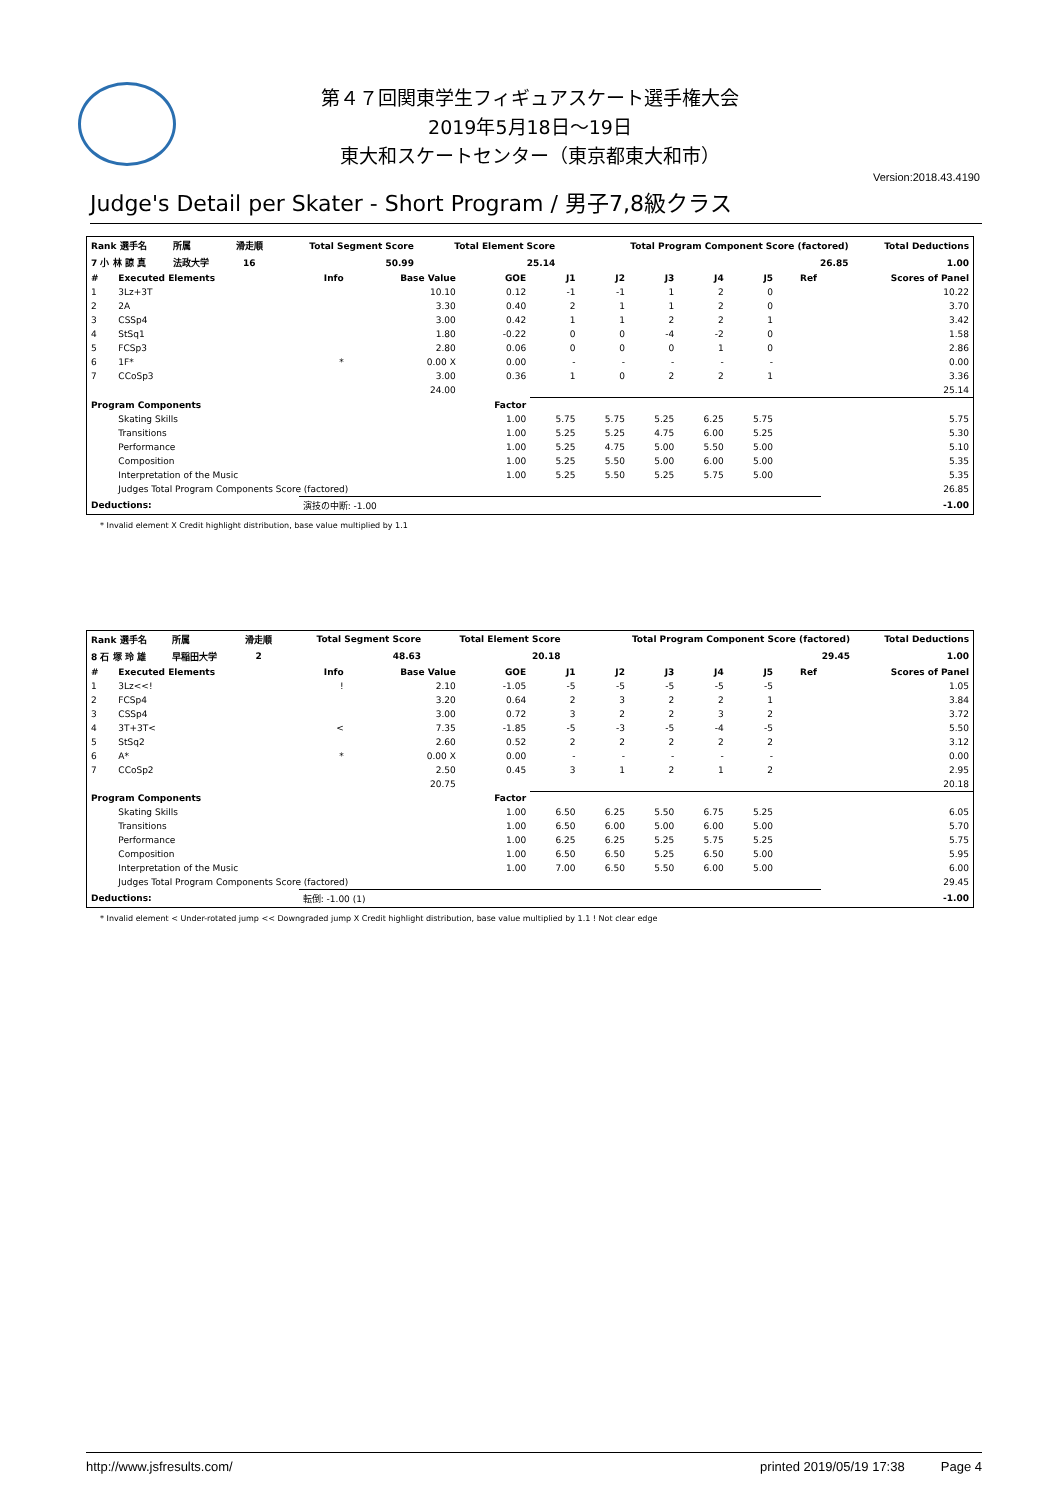第４７回関東学生フィギュアスケート選手権大会
2019年5月18日～19日
東大和スケートセンター（東京都東大和市）
Version:2018.43.4190
Judge's Detail per Skater - Short Program / 男子7,8級クラス
| Rank 選手名 | 所属 | 滑走順 | Total Segment Score | Total Element Score | Total Program Component Score (factored) | Total Deductions |
| --- | --- | --- | --- | --- | --- | --- |
| 7 小 林 諒 真 | 法政大学 | 16 | 50.99 | 25.14 | 26.85 | 1.00 |
| # | Executed Elements | Info | Base Value | GOE | J1 | J2 | J3 | J4 | J5 | Ref | Scores of Panel |
| --- | --- | --- | --- | --- | --- | --- | --- | --- | --- | --- | --- |
| 1 | 3Lz+3T | | 10.10 | 0.12 | -1 | -1 | 1 | 2 | 0 | | 10.22 |
| 2 | 2A | | 3.30 | 0.40 | 2 | 1 | 1 | 2 | 0 | | 3.70 |
| 3 | CSSp4 | | 3.00 | 0.42 | 1 | 1 | 2 | 2 | 1 | | 3.42 |
| 4 | StSq1 | | 1.80 | -0.22 | 0 | 0 | -4 | -2 | 0 | | 1.58 |
| 5 | FCSp3 | | 2.80 | 0.06 | 0 | 0 | 0 | 1 | 0 | | 2.86 |
| 6 | 1F* | * | 0.00 X | 0.00 | - | - | - | - | - | | 0.00 |
| 7 | CCoSp3 | | 3.00 | 0.36 | 1 | 0 | 2 | 2 | 1 | | 3.36 |
| | | | 24.00 | | | | | | | | 25.14 |
| Program Components | | | | Factor | | | | | | | |
| | Skating Skills | | | 1.00 | 5.75 | 5.75 | 5.25 | 6.25 | 5.75 | | 5.75 |
| | Transitions | | | 1.00 | 5.25 | 5.25 | 4.75 | 6.00 | 5.25 | | 5.30 |
| | Performance | | | 1.00 | 5.25 | 4.75 | 5.00 | 5.50 | 5.00 | | 5.10 |
| | Composition | | | 1.00 | 5.25 | 5.50 | 5.00 | 6.00 | 5.00 | | 5.35 |
| | Interpretation of the Music | | | 1.00 | 5.25 | 5.50 | 5.25 | 5.75 | 5.00 | | 5.35 |
| | Judges Total Program Components Score (factored) | | | | | | | | | | 26.85 |
| Deductions: | | 演技の中断: -1.00 | | | | | | | | | -1.00 |
* Invalid element X Credit highlight distribution, base value multiplied by 1.1
| Rank 選手名 | 所属 | 滑走順 | Total Segment Score | Total Element Score | Total Program Component Score (factored) | Total Deductions |
| --- | --- | --- | --- | --- | --- | --- |
| 8 石 塚 玲 雄 | 早稲田大学 | 2 | 48.63 | 20.18 | 29.45 | 1.00 |
| # | Executed Elements | Info | Base Value | GOE | J1 | J2 | J3 | J4 | J5 | Ref | Scores of Panel |
| --- | --- | --- | --- | --- | --- | --- | --- | --- | --- | --- | --- |
| 1 | 3Lz<<! | ! | 2.10 | -1.05 | -5 | -5 | -5 | -5 | -5 | | 1.05 |
| 2 | FCSp4 | | 3.20 | 0.64 | 2 | 3 | 2 | 2 | 1 | | 3.84 |
| 3 | CSSp4 | | 3.00 | 0.72 | 3 | 2 | 2 | 3 | 2 | | 3.72 |
| 4 | 3T+3T< | < | 7.35 | -1.85 | -5 | -3 | -5 | -4 | -5 | | 5.50 |
| 5 | StSq2 | | 2.60 | 0.52 | 2 | 2 | 2 | 2 | 2 | | 3.12 |
| 6 | A* | * | 0.00 X | 0.00 | - | - | - | - | - | | 0.00 |
| 7 | CCoSp2 | | 2.50 | 0.45 | 3 | 1 | 2 | 1 | 2 | | 2.95 |
| | | | 20.75 | | | | | | | | 20.18 |
| Program Components | | | | Factor | | | | | | | |
| | Skating Skills | | | 1.00 | 6.50 | 6.25 | 5.50 | 6.75 | 5.25 | | 6.05 |
| | Transitions | | | 1.00 | 6.50 | 6.00 | 5.00 | 6.00 | 5.00 | | 5.70 |
| | Performance | | | 1.00 | 6.25 | 6.25 | 5.25 | 5.75 | 5.25 | | 5.75 |
| | Composition | | | 1.00 | 6.50 | 6.50 | 5.25 | 6.50 | 5.00 | | 5.95 |
| | Interpretation of the Music | | | 1.00 | 7.00 | 6.50 | 5.50 | 6.00 | 5.00 | | 6.00 |
| | Judges Total Program Components Score (factored) | | | | | | | | | | 29.45 |
| Deductions: | | 転倒: -1.00 (1) | | | | | | | | | -1.00 |
* Invalid element < Under-rotated jump << Downgraded jump X Credit highlight distribution, base value multiplied by 1.1 ! Not clear edge
http://www.jsfresults.com/ printed 2019/05/19 17:38 Page 4